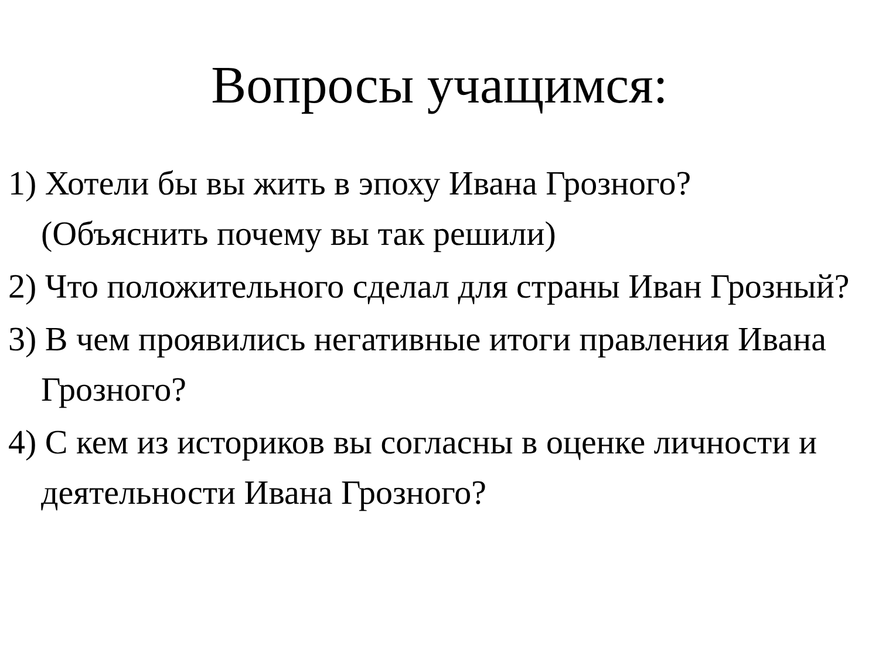Вопросы учащимся:
1) Хотели бы вы жить в эпоху Ивана Грозного? (Объяснить почему вы так решили)
2) Что положительного сделал для страны Иван Грозный?
3) В чем проявились негативные итоги правления Ивана Грозного?
4) С кем из историков вы согласны в оценке личности и деятельности Ивана Грозного?